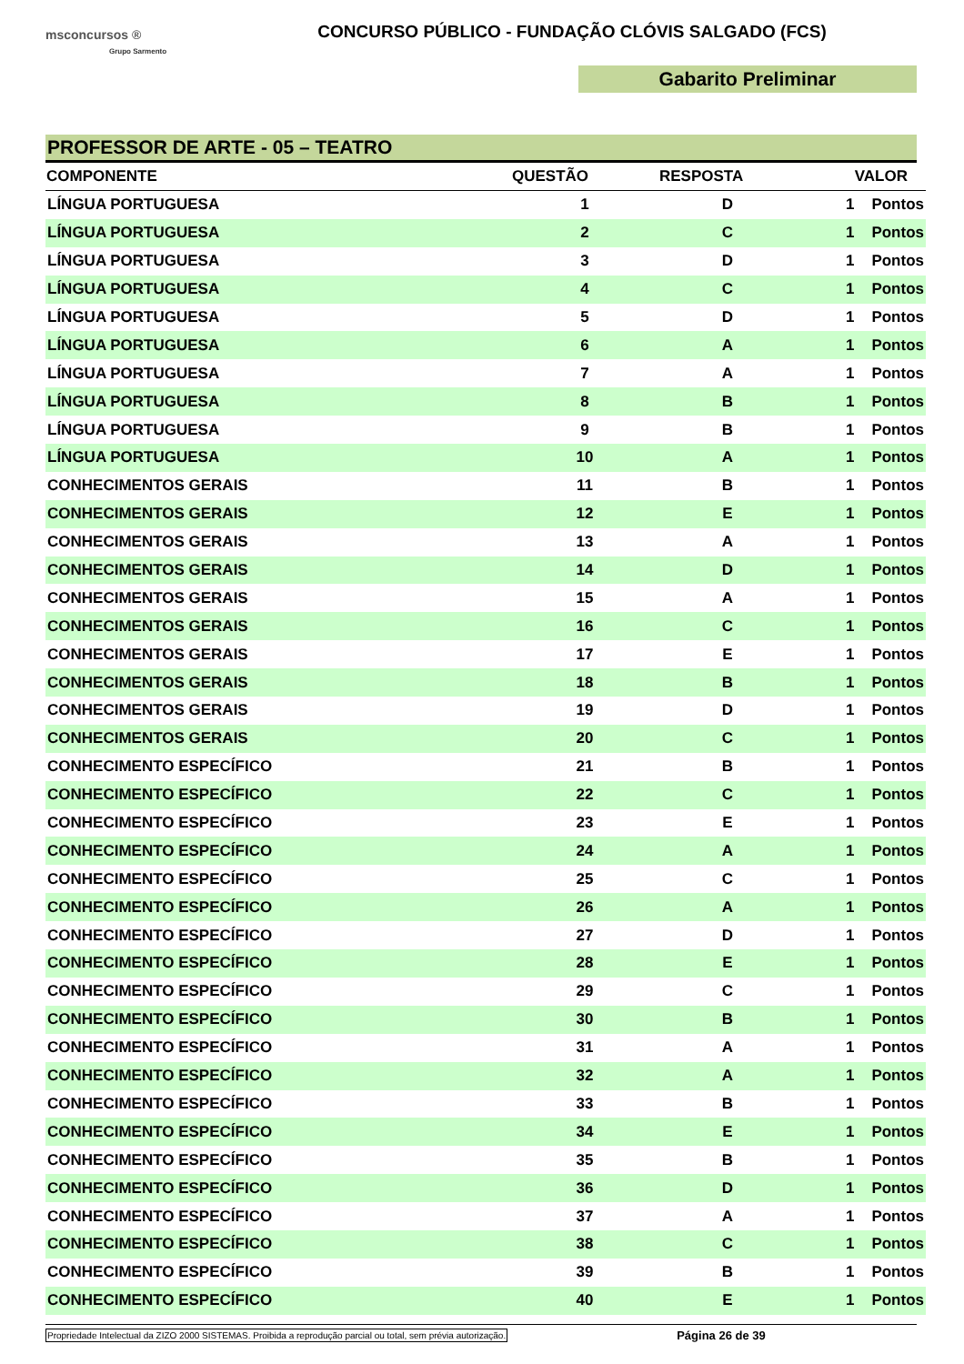msconcursos ®
Grupo Sarmento
CONCURSO PÚBLICO - FUNDAÇÃO CLÓVIS SALGADO (FCS)
Gabarito Preliminar
PROFESSOR DE ARTE - 05 – TEATRO
| COMPONENTE | QUESTÃO | RESPOSTA | VALOR |
| --- | --- | --- | --- |
| LÍNGUA PORTUGUESA | 1 | D | 1 Pontos |
| LÍNGUA PORTUGUESA | 2 | C | 1 Pontos |
| LÍNGUA PORTUGUESA | 3 | D | 1 Pontos |
| LÍNGUA PORTUGUESA | 4 | C | 1 Pontos |
| LÍNGUA PORTUGUESA | 5 | D | 1 Pontos |
| LÍNGUA PORTUGUESA | 6 | A | 1 Pontos |
| LÍNGUA PORTUGUESA | 7 | A | 1 Pontos |
| LÍNGUA PORTUGUESA | 8 | B | 1 Pontos |
| LÍNGUA PORTUGUESA | 9 | B | 1 Pontos |
| LÍNGUA PORTUGUESA | 10 | A | 1 Pontos |
| CONHECIMENTOS GERAIS | 11 | B | 1 Pontos |
| CONHECIMENTOS GERAIS | 12 | E | 1 Pontos |
| CONHECIMENTOS GERAIS | 13 | A | 1 Pontos |
| CONHECIMENTOS GERAIS | 14 | D | 1 Pontos |
| CONHECIMENTOS GERAIS | 15 | A | 1 Pontos |
| CONHECIMENTOS GERAIS | 16 | C | 1 Pontos |
| CONHECIMENTOS GERAIS | 17 | E | 1 Pontos |
| CONHECIMENTOS GERAIS | 18 | B | 1 Pontos |
| CONHECIMENTOS GERAIS | 19 | D | 1 Pontos |
| CONHECIMENTOS GERAIS | 20 | C | 1 Pontos |
| CONHECIMENTO ESPECÍFICO | 21 | B | 1 Pontos |
| CONHECIMENTO ESPECÍFICO | 22 | C | 1 Pontos |
| CONHECIMENTO ESPECÍFICO | 23 | E | 1 Pontos |
| CONHECIMENTO ESPECÍFICO | 24 | A | 1 Pontos |
| CONHECIMENTO ESPECÍFICO | 25 | C | 1 Pontos |
| CONHECIMENTO ESPECÍFICO | 26 | A | 1 Pontos |
| CONHECIMENTO ESPECÍFICO | 27 | D | 1 Pontos |
| CONHECIMENTO ESPECÍFICO | 28 | E | 1 Pontos |
| CONHECIMENTO ESPECÍFICO | 29 | C | 1 Pontos |
| CONHECIMENTO ESPECÍFICO | 30 | B | 1 Pontos |
| CONHECIMENTO ESPECÍFICO | 31 | A | 1 Pontos |
| CONHECIMENTO ESPECÍFICO | 32 | A | 1 Pontos |
| CONHECIMENTO ESPECÍFICO | 33 | B | 1 Pontos |
| CONHECIMENTO ESPECÍFICO | 34 | E | 1 Pontos |
| CONHECIMENTO ESPECÍFICO | 35 | B | 1 Pontos |
| CONHECIMENTO ESPECÍFICO | 36 | D | 1 Pontos |
| CONHECIMENTO ESPECÍFICO | 37 | A | 1 Pontos |
| CONHECIMENTO ESPECÍFICO | 38 | C | 1 Pontos |
| CONHECIMENTO ESPECÍFICO | 39 | B | 1 Pontos |
| CONHECIMENTO ESPECÍFICO | 40 | E | 1 Pontos |
Propriedade Intelectual da ZIZO 2000 SISTEMAS. Proibida a reprodução parcial ou total, sem prévia autorização. Página 26 de 39